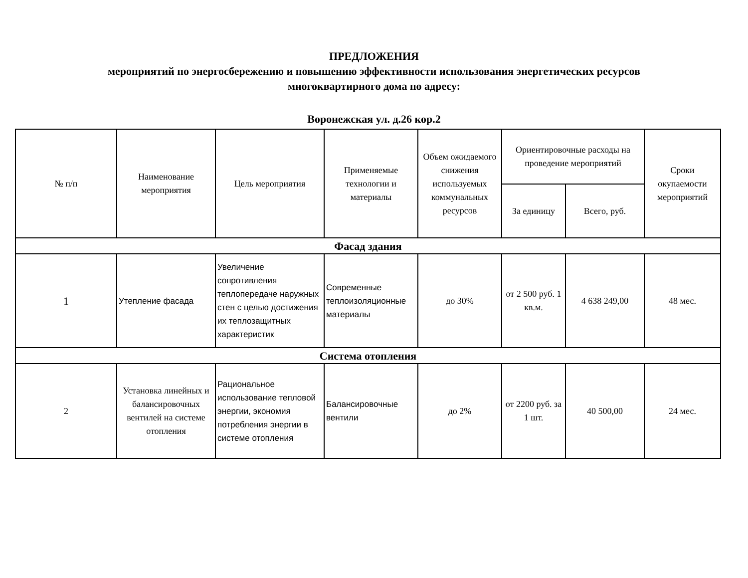ПРЕДЛОЖЕНИЯ
мероприятий по энергосбережению и повышению эффективности использования энергетических ресурсов
многоквартирного дома по адресу:
Воронежская ул. д.26 кор.2
| № п/п | Наименование мероприятия | Цель мероприятия | Применяемые технологии и материалы | Объем ожидаемого снижения используемых коммунальных ресурсов | Ориентировочные расходы на проведение мероприятий | | Сроки окупаемости мероприятий |
| --- | --- | --- | --- | --- | --- | --- | --- |
| | | | | | За единицу | Всего, руб. | |
| Фасад здания | | | | | | | |
| 1 | Утепление фасада | Увеличение сопротивления теплопередаче наружных стен с целью достижения их теплозащитных характеристик | Современные теплоизоляционные материалы | до 30% | от 2 500 руб. 1 кв.м. | 4 638 249,00 | 48 мес. |
| Система отопления | | | | | | | |
| 2 | Установка линейных и балансировочных вентилей на системе отопления | Рациональное использование тепловой энергии, экономия потребления энергии в системе отопления | Балансировочные вентили | до 2% | от 2200 руб. за 1 шт. | 40 500,00 | 24 мес. |